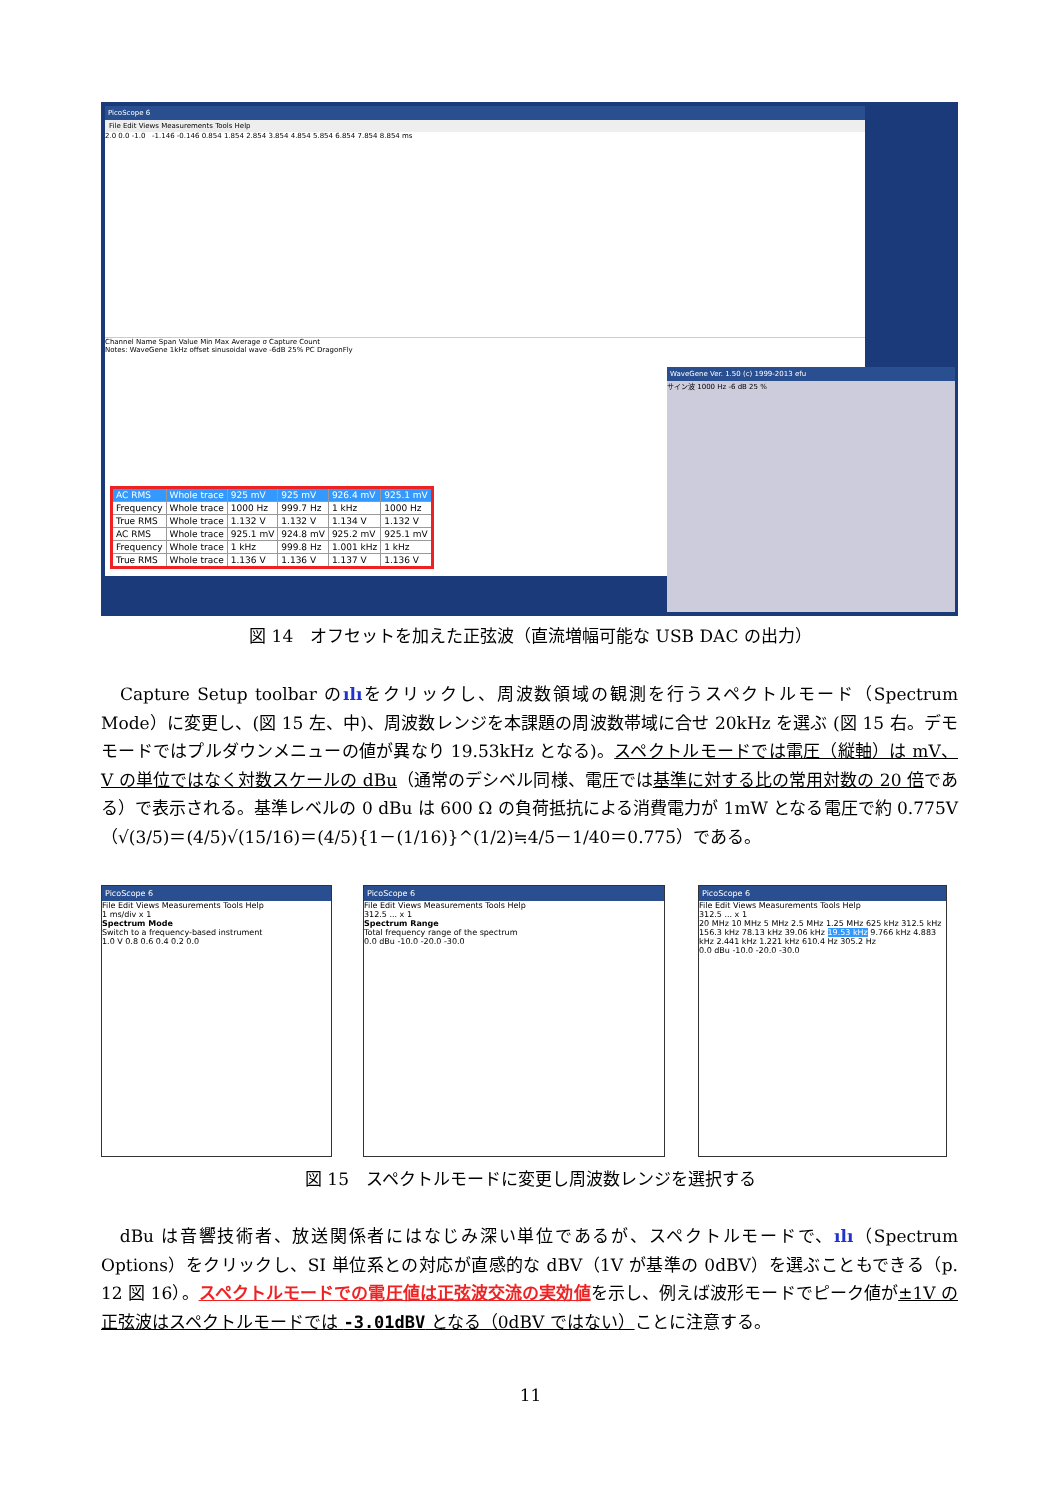PicoScope 6
File Edit Views Measurements Tools Help
2.0 0.0 -1.0 -1.146 -0.146 0.854 1.854 2.854 3.854 4.854 5.854 6.854 7.854 8.854 ms
Channel Name Span Value Min Max Average σ Capture Count
Notes: WaveGene 1kHz offset sinusoidal wave -6dB 25% PC DragonFly
| AC RMS | Whole trace | 925 mV | 925 mV | 926.4 mV | 925.1 mV |
| Frequency | Whole trace | 1000 Hz | 999.7 Hz | 1 kHz | 1000 Hz |
| True RMS | Whole trace | 1.132 V | 1.132 V | 1.134 V | 1.132 V |
| AC RMS | Whole trace | 925.1 mV | 924.8 mV | 925.2 mV | 925.1 mV |
| Frequency | Whole trace | 1 kHz | 999.8 Hz | 1.001 kHz | 1 kHz |
| True RMS | Whole trace | 1.136 V | 1.136 V | 1.137 V | 1.136 V |
WaveGene Ver. 1.50 (c) 1999-2013 efu
サイン波 1000 Hz -6 dB 25 %
図 14　オフセットを加えた正弦波（直流増幅可能な USB DAC の出力）
　Capture Setup toolbar のılıをクリックし、周波数領域の観測を行うスペクトルモード（Spectrum Mode）に変更し、(図 15 左、中)、周波数レンジを本課題の周波数帯域に合せ 20kHz を選ぶ (図 15 右。デモモードではプルダウンメニューの値が異なり 19.53kHz となる)。スペクトルモードでは電圧（縦軸）は mV、V の単位ではなく対数スケールの dBu（通常のデシベル同様、電圧では基準に対する比の常用対数の 20 倍である）で表示される。基準レベルの 0 dBu は 600 Ω の負荷抵抗による消費電力が 1mW となる電圧で約 0.775V（√(3/5)＝(4/5)√(15/16)＝(4/5){1－(1/16)}^(1/2)≒4/5－1/40＝0.775）である。
PicoScope 6
File Edit Views Measurements Tools Help
1 ms/div x 1
Spectrum Mode
Switch to a frequency-based instrument
1.0 V 0.8 0.6 0.4 0.2 0.0
PicoScope 6
File Edit Views Measurements Tools Help
312.5 ... x 1
Spectrum Range
Total frequency range of the spectrum
0.0 dBu -10.0 -20.0 -30.0
PicoScope 6
File Edit Views Measurements Tools Help
312.5 ... x 1
20 MHz 10 MHz 5 MHz 2.5 MHz 1.25 MHz 625 kHz 312.5 kHz 156.3 kHz 78.13 kHz 39.06 kHz 19.53 kHz 9.766 kHz 4.883 kHz 2.441 kHz 1.221 kHz 610.4 Hz 305.2 Hz
0.0 dBu -10.0 -20.0 -30.0
図 15　スペクトルモードに変更し周波数レンジを選択する
　dBu は音響技術者、放送関係者にはなじみ深い単位であるが、スペクトルモードで、ılı（Spectrum Options）をクリックし、SI 単位系との対応が直感的な dBV（1V が基準の 0dBV）を選ぶこともできる（p. 12 図 16）。スペクトルモードでの電圧値は正弦波交流の実効値を示し、例えば波形モードでピーク値が±1V の正弦波はスペクトルモードでは -3.01dBV となる（0dBV ではない）ことに注意する。
11